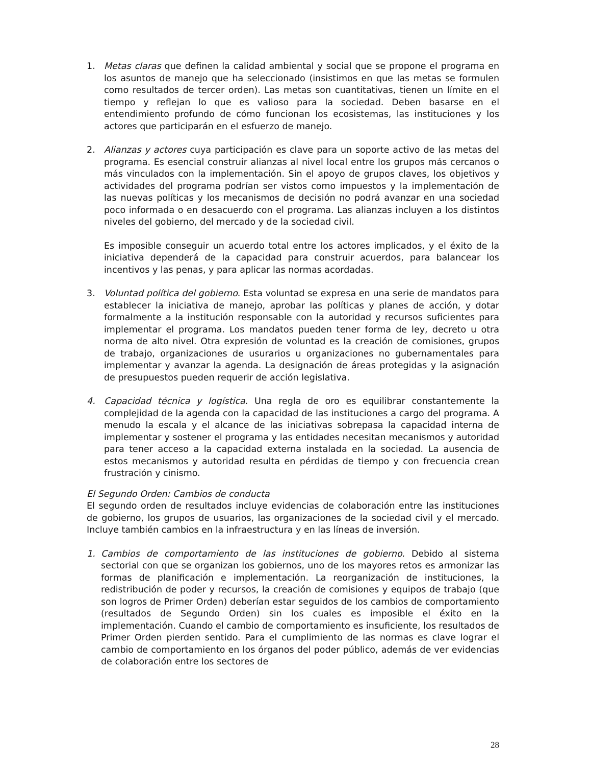1. Metas claras que definen la calidad ambiental y social que se propone el programa en los asuntos de manejo que ha seleccionado (insistimos en que las metas se formulen como resultados de tercer orden). Las metas son cuantitativas, tienen un límite en el tiempo y reflejan lo que es valioso para la sociedad. Deben basarse en el entendimiento profundo de cómo funcionan los ecosistemas, las instituciones y los actores que participarán en el esfuerzo de manejo.
2. Alianzas y actores cuya participación es clave para un soporte activo de las metas del programa. Es esencial construir alianzas al nivel local entre los grupos más cercanos o más vinculados con la implementación. Sin el apoyo de grupos claves, los objetivos y actividades del programa podrían ser vistos como impuestos y la implementación de las nuevas políticas y los mecanismos de decisión no podrá avanzar en una sociedad poco informada o en desacuerdo con el programa. Las alianzas incluyen a los distintos niveles del gobierno, del mercado y de la sociedad civil.
Es imposible conseguir un acuerdo total entre los actores implicados, y el éxito de la iniciativa dependerá de la capacidad para construir acuerdos, para balancear los incentivos y las penas, y para aplicar las normas acordadas.
3. Voluntad política del gobierno. Esta voluntad se expresa en una serie de mandatos para establecer la iniciativa de manejo, aprobar las políticas y planes de acción, y dotar formalmente a la institución responsable con la autoridad y recursos suficientes para implementar el programa. Los mandatos pueden tener forma de ley, decreto u otra norma de alto nivel. Otra expresión de voluntad es la creación de comisiones, grupos de trabajo, organizaciones de usurarios u organizaciones no gubernamentales para implementar y avanzar la agenda. La designación de áreas protegidas y la asignación de presupuestos pueden requerir de acción legislativa.
4. Capacidad técnica y logística. Una regla de oro es equilibrar constantemente la complejidad de la agenda con la capacidad de las instituciones a cargo del programa. A menudo la escala y el alcance de las iniciativas sobrepasa la capacidad interna de implementar y sostener el programa y las entidades necesitan mecanismos y autoridad para tener acceso a la capacidad externa instalada en la sociedad. La ausencia de estos mecanismos y autoridad resulta en pérdidas de tiempo y con frecuencia crean frustración y cinismo.
El Segundo Orden: Cambios de conducta
El segundo orden de resultados incluye evidencias de colaboración entre las instituciones de gobierno, los grupos de usuarios, las organizaciones de la sociedad civil y el mercado. Incluye también cambios en la infraestructura y en las líneas de inversión.
1. Cambios de comportamiento de las instituciones de gobierno. Debido al sistema sectorial con que se organizan los gobiernos, uno de los mayores retos es armonizar las formas de planificación e implementación. La reorganización de instituciones, la redistribución de poder y recursos, la creación de comisiones y equipos de trabajo (que son logros de Primer Orden) deberían estar seguidos de los cambios de comportamiento (resultados de Segundo Orden) sin los cuales es imposible el éxito en la implementación. Cuando el cambio de comportamiento es insuficiente, los resultados de Primer Orden pierden sentido. Para el cumplimiento de las normas es clave lograr el cambio de comportamiento en los órganos del poder público, además de ver evidencias de colaboración entre los sectores de
28